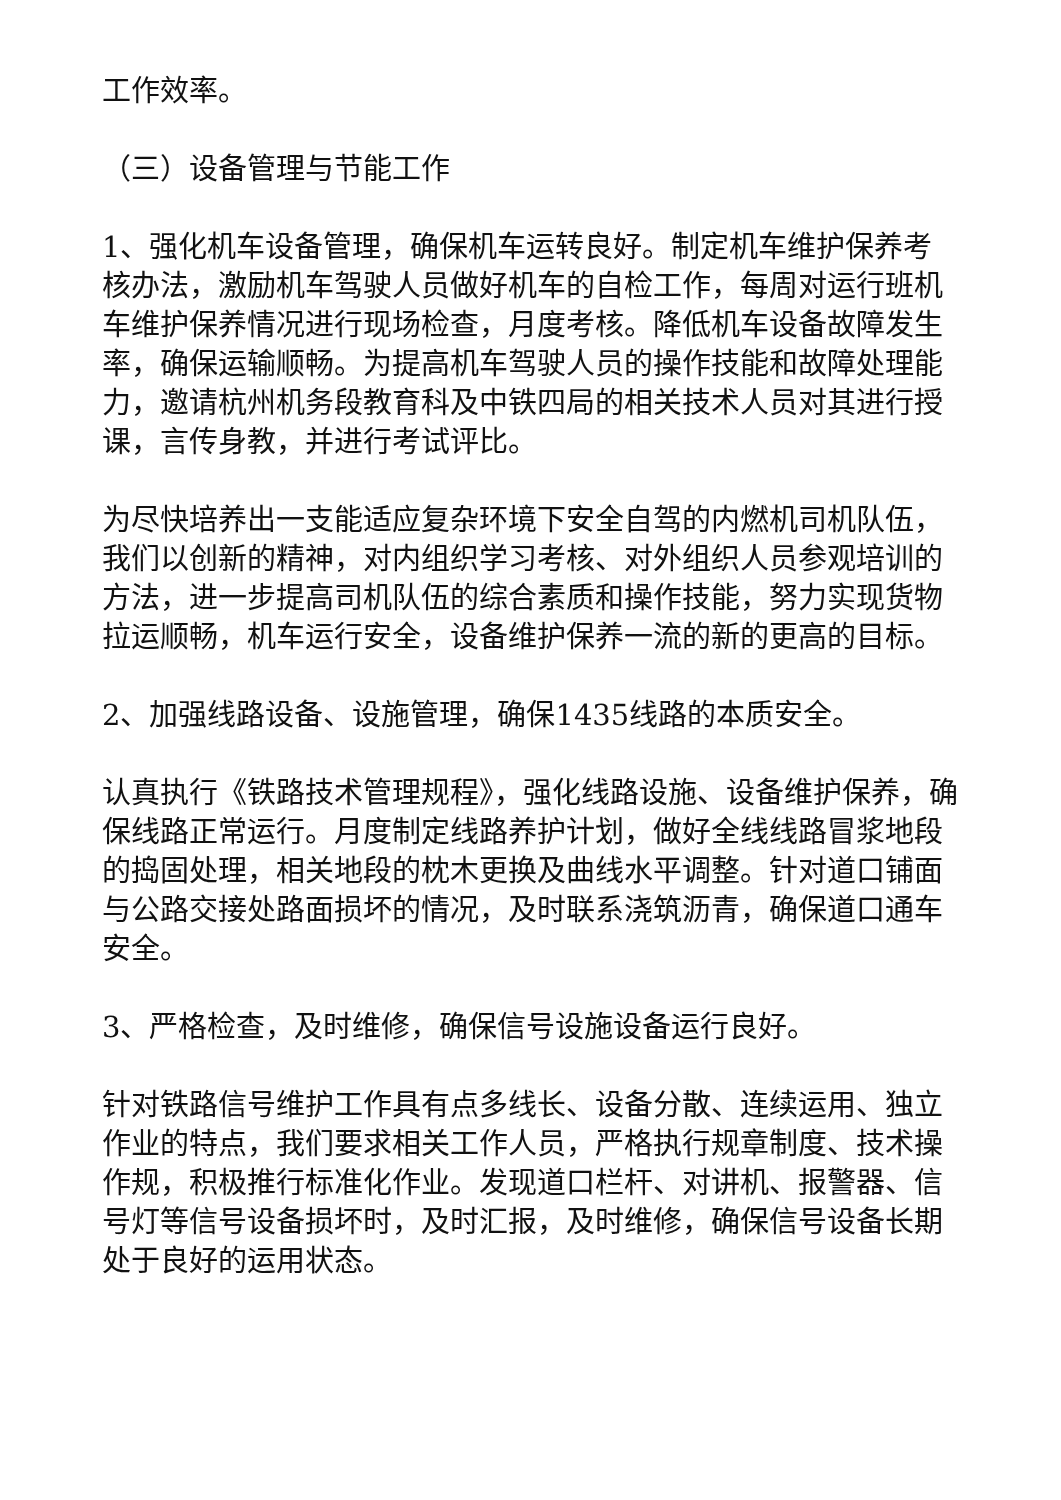工作效率。
（三）设备管理与节能工作
1、强化机车设备管理，确保机车运转良好。制定机车维护保养考核办法，激励机车驾驶人员做好机车的自检工作，每周对运行班机车维护保养情况进行现场检查，月度考核。降低机车设备故障发生率，确保运输顺畅。为提高机车驾驶人员的操作技能和故障处理能力，邀请杭州机务段教育科及中铁四局的相关技术人员对其进行授课，言传身教，并进行考试评比。
为尽快培养出一支能适应复杂环境下安全自驾的内燃机司机队伍，我们以创新的精神，对内组织学习考核、对外组织人员参观培训的方法，进一步提高司机队伍的综合素质和操作技能，努力实现货物拉运顺畅，机车运行安全，设备维护保养一流的新的更高的目标。
2、加强线路设备、设施管理，确保1435线路的本质安全。
认真执行《铁路技术管理规程》，强化线路设施、设备维护保养，确保线路正常运行。月度制定线路养护计划，做好全线线路冒浆地段的捣固处理，相关地段的枕木更换及曲线水平调整。针对道口铺面与公路交接处路面损坏的情况，及时联系浇筑沥青，确保道口通车安全。
3、严格检查，及时维修，确保信号设施设备运行良好。
针对铁路信号维护工作具有点多线长、设备分散、连续运用、独立作业的特点，我们要求相关工作人员，严格执行规章制度、技术操作规，积极推行标准化作业。发现道口栏杆、对讲机、报警器、信号灯等信号设备损坏时，及时汇报，及时维修，确保信号设备长期处于良好的运用状态。